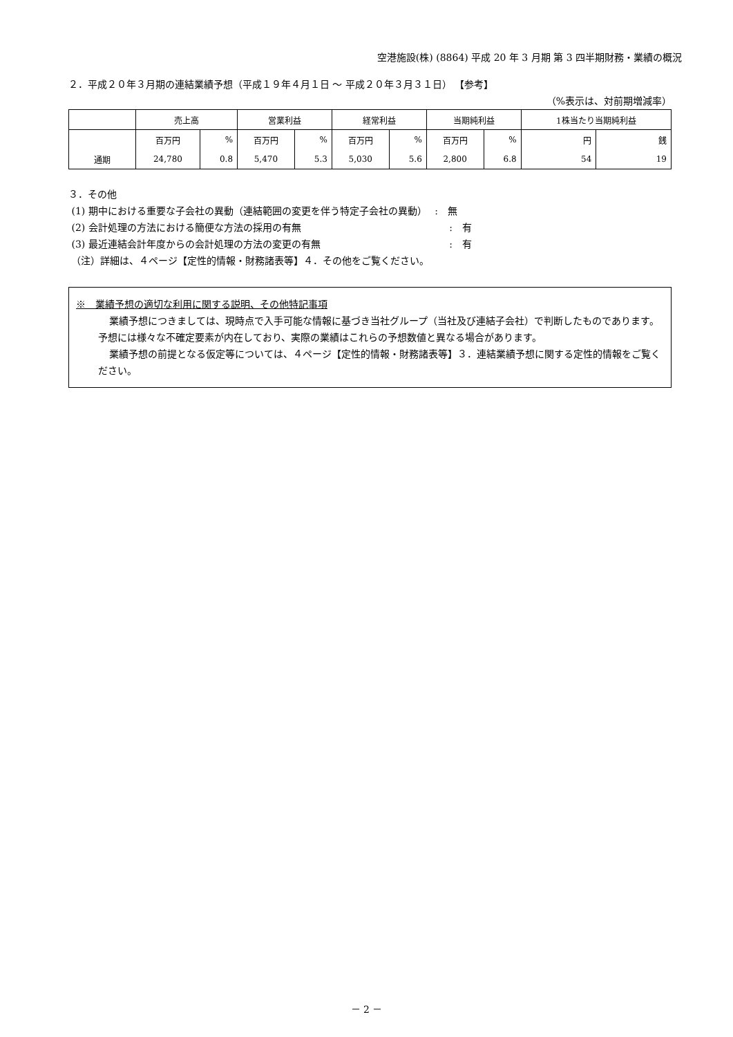空港施設(株) (8864) 平成 20 年 3 月期 第 3 四半期財務・業績の概況
２．平成２０年３月期の連結業績予想（平成１９年４月１日 ～ 平成２０年３月３１日） 【参考】
（%表示は、対前期増減率）
| | 売上高 | | 営業利益 | | 経常利益 | | 当期純利益 | | 1株当たり当期純利益 | |
| | 百万円 | % | 百万円 | % | 百万円 | % | 百万円 | % | 円 | 銭 |
| 通期 | 24,780 | 0.8 | 5,470 | 5.3 | 5,030 | 5.6 | 2,800 | 6.8 | 54 | 19 |
３．その他
(1) 期中における重要な子会社の異動（連結範囲の変更を伴う特定子会社の異動）　 :　無
(2) 会計処理の方法における簡便な方法の採用の有無　　　　　　　　　　　　　　　 :　有
(3) 最近連結会計年度からの会計処理の方法の変更の有無　　　　　　　　　　　　　 :　有
（注）詳細は、４ページ【定性的情報・財務諸表等】４．その他をご覧ください。
※　業績予想の適切な利用に関する説明、その他特記事項
業績予想につきましては、現時点で入手可能な情報に基づき当社グループ（当社及び連結子会社）で判断したものであります。予想には様々な不確定要素が内在しており、実際の業績はこれらの予想数値と異なる場合があります。
業績予想の前提となる仮定等については、４ページ【定性的情報・財務諸表等】３．連結業績予想に関する定性的情報をご覧ください。
－ 2 －